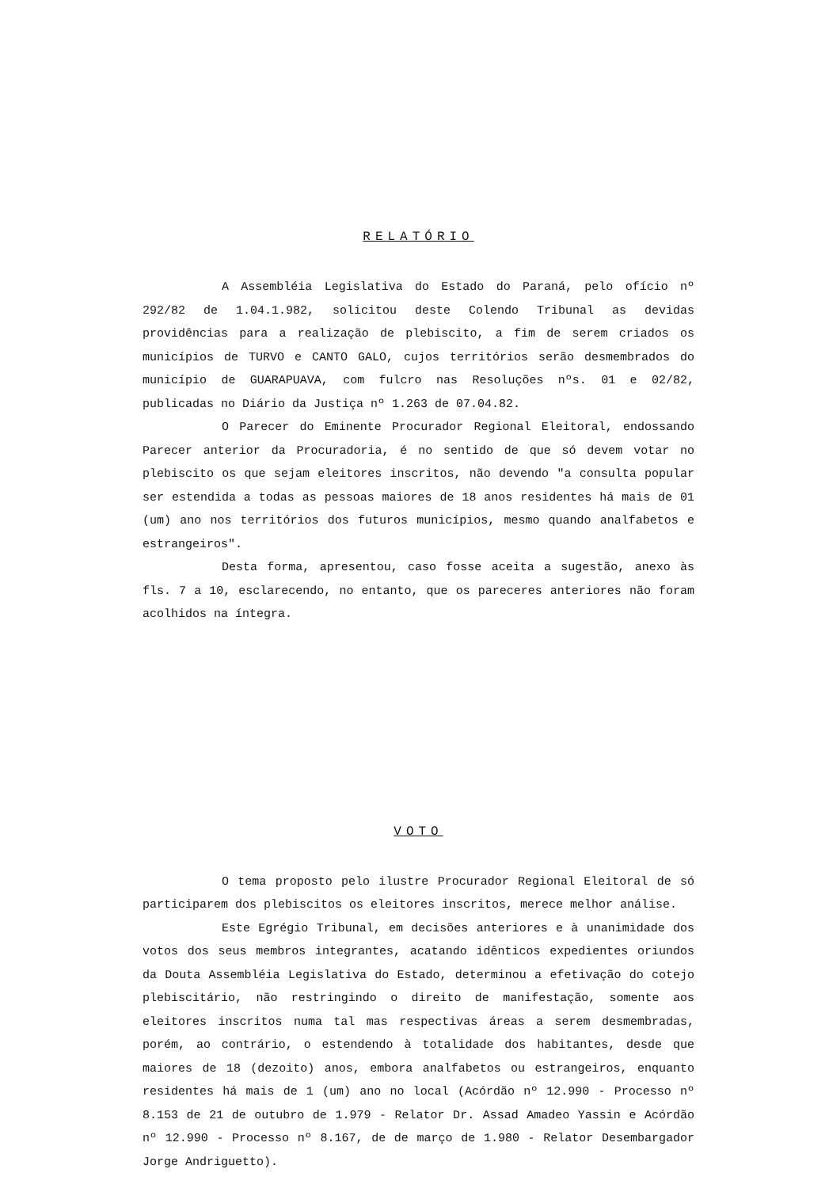RELATÓRIO
A Assembléia Legislativa do Estado do Paraná, pelo ofício nº 292/82 de 1.04.1.982, solicitou deste Colendo Tribunal as devidas providências para a realização de plebiscito, a fim de serem criados os municípios de TURVO e CANTO GALO, cujos territórios serão desmembrados do município de GUARAPUAVA, com fulcro nas Resoluções nºs. 01 e 02/82, publicadas no Diário da Justiça nº 1.263 de 07.04.82.
O Parecer do Eminente Procurador Regional Eleitoral, endossando Parecer anterior da Procuradoria, é no sentido de que só devem votar no plebiscito os que sejam eleitores inscritos, não devendo "a consulta popular ser estendida a todas as pessoas maiores de 18 anos residentes há mais de 01 (um) ano nos territórios dos futuros municípios, mesmo quando analfabetos e estrangeiros".
Desta forma, apresentou, caso fosse aceita a sugestão, anexo às fls. 7 a 10, esclarecendo, no entanto, que os pareceres anteriores não foram acolhidos na íntegra.
VOTO
O tema proposto pelo ilustre Procurador Regional Eleitoral de só participarem dos plebiscitos os eleitores inscritos, merece melhor análise.
Este Egrégio Tribunal, em decisões anteriores e à unanimidade dos votos dos seus membros integrantes, acatando idênticos expedientes oriundos da Douta Assembléia Legislativa do Estado, determinou a efetivação do cotejo plebiscitário, não restringindo o direito de manifestação, somente aos eleitores inscritos numa tal mas respectivas áreas a serem desmembradas, porém, ao contrário, o estendendo à totalidade dos habitantes, desde que maiores de 18 (dezoito) anos, embora analfabetos ou estrangeiros, enquanto residentes há mais de 1 (um) ano no local (Acórdão nº 12.990 - Processo nº 8.153 de 21 de outubro de 1.979 - Relator Dr. Assad Amadeo Yassin e Acórdão nº 12.990 - Processo nº 8.167, de de março de 1.980 - Relator Desembargador Jorge Andriguetto).